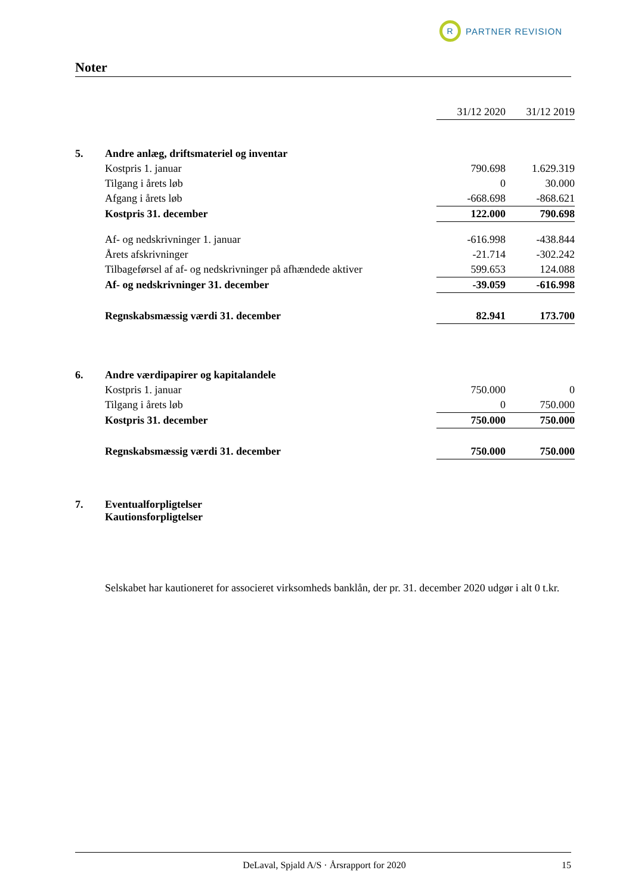R
PARTNER REVISION
Noter
| | | 31/12 2020 | | 31/12 2019 |
| --- | --- | --- | --- | --- |
| 5. | Andre anlæg, driftsmateriel og inventar | | | |
| | Kostpris 1. januar | 790.698 | | 1.629.319 |
| | Tilgang i årets løb | 0 | | 30.000 |
| | Afgang i årets løb | -668.698 | | -868.621 |
| | Kostpris 31. december | 122.000 | | 790.698 |
| | Af- og nedskrivninger 1. januar | -616.998 | | -438.844 |
| | Årets afskrivninger | -21.714 | | -302.242 |
| | Tilbageførsel af af- og nedskrivninger på afhændede aktiver | 599.653 | | 124.088 |
| | Af- og nedskrivninger 31. december | -39.059 | | -616.998 |
| | Regnskabsmæssig værdi 31. december | 82.941 | | 173.700 |
| 6. | Andre værdipapirer og kapitalandele | | | |
| | Kostpris 1. januar | 750.000 | | 0 |
| | Tilgang i årets løb | 0 | | 750.000 |
| | Kostpris 31. december | 750.000 | | 750.000 |
| | Regnskabsmæssig værdi 31. december | 750.000 | | 750.000 |
| 7. | Eventualforpligtelser Kautionsforpligtelser | | | |
Selskabet har kautioneret for associeret virksomheds banklån, der pr. 31. december 2020 udgør i alt 0 t.kr.
DeLaval, Spjald A/S · Årsrapport for 2020 15